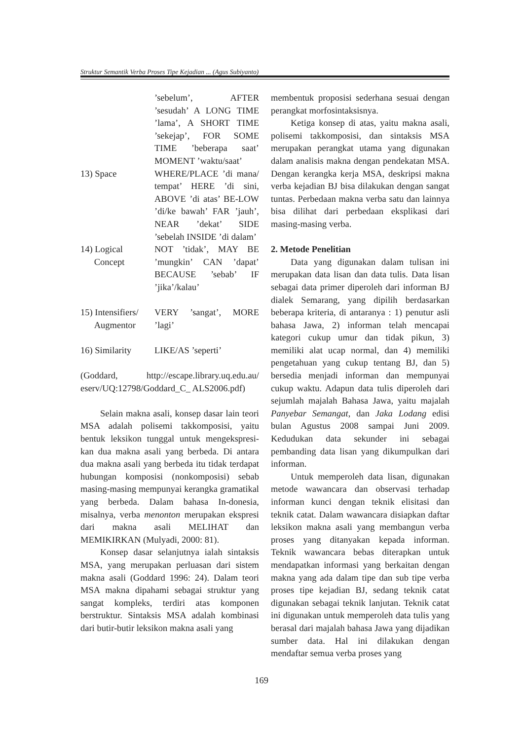Struktur Semantik Verba Proses Tipe Kejadian ... (Agus Subiyanto)
’sebelum’, AFTER ’sesudah’ A LONG TIME ’lama’, A SHORT TIME ’sekejap’, FOR SOME TIME ’beberapa saat’ MOMENT ’waktu/saat’
13) Space WHERE/PLACE ’di mana/ tempat’ HERE ’di sini, ABOVE ’di atas’ BE-LOW ’di/ke bawah’ FAR ’jauh’, NEAR ’dekat’ SIDE ’sebelah INSIDE ’di dalam’
14) Logical
Concept
NOT ’tidak’, MAY BE ’mungkin’ CAN ’dapat’ BECAUSE ’sebab’ IF ’jika’/kalau’
15) Intensifiers/
Augmentor
VERY ’sangat’, MORE ’lagi’
16) Similarity
LIKE/AS ’seperti’
(Goddard, http://escape.library.uq.edu.au/ eserv/UQ:12798/Goddard_C_ ALS2006.pdf)
Selain makna asali, konsep dasar lain teori MSA adalah polisemi takkomposisi, yaitu bentuk leksikon tunggal untuk mengekspresi-kan dua makna asali yang berbeda. Di antara dua makna asali yang berbeda itu tidak terdapat hubungan komposisi (nonkomposisi) sebab masing-masing mempunyai kerangka gramatikal yang berbeda. Dalam bahasa In-donesia, misalnya, verba menonton merupakan ekspresi dari makna asali MELIHAT dan MEMIKIRKAN (Mulyadi, 2000: 81).
Konsep dasar selanjutnya ialah sintaksis MSA, yang merupakan perluasan dari sistem makna asali (Goddard 1996: 24). Dalam teori MSA makna dipahami sebagai struktur yang sangat kompleks, terdiri atas komponen berstruktur. Sintaksis MSA adalah kombinasi dari butir-butir leksikon makna asali yang
membentuk proposisi sederhana sesuai dengan perangkat morfosintaksisnya.
Ketiga konsep di atas, yaitu makna asali, polisemi takkomposisi, dan sintaksis MSA merupakan perangkat utama yang digunakan dalam analisis makna dengan pendekatan MSA. Dengan kerangka kerja MSA, deskripsi makna verba kejadian BJ bisa dilakukan dengan sangat tuntas. Perbedaan makna verba satu dan lainnya bisa dilihat dari perbedaan eksplikasi dari masing-masing verba.
2. Metode Penelitian
Data yang digunakan dalam tulisan ini merupakan data lisan dan data tulis. Data lisan sebagai data primer diperoleh dari informan BJ dialek Semarang, yang dipilih berdasarkan beberapa kriteria, di antaranya : 1) penutur asli bahasa Jawa, 2) informan telah mencapai kategori cukup umur dan tidak pikun, 3) memiliki alat ucap normal, dan 4) memiliki pengetahuan yang cukup tentang BJ, dan 5) bersedia menjadi informan dan mempunyai cukup waktu. Adapun data tulis diperoleh dari sejumlah majalah Bahasa Jawa, yaitu majalah Panyebar Semangat, dan Jaka Lodang edisi bulan Agustus 2008 sampai Juni 2009. Kedudukan data sekunder ini sebagai pembanding data lisan yang dikumpulkan dari informan.
Untuk memperoleh data lisan, digunakan metode wawancara dan observasi terhadap informan kunci dengan teknik elisitasi dan teknik catat. Dalam wawancara disiapkan daftar leksikon makna asali yang membangun verba proses yang ditanyakan kepada informan. Teknik wawancara bebas diterapkan untuk mendapatkan informasi yang berkaitan dengan makna yang ada dalam tipe dan sub tipe verba proses tipe kejadian BJ, sedang teknik catat digunakan sebagai teknik lanjutan. Teknik catat ini digunakan untuk memperoleh data tulis yang berasal dari majalah bahasa Jawa yang dijadikan sumber data. Hal ini dilakukan dengan mendaftar semua verba proses yang
169